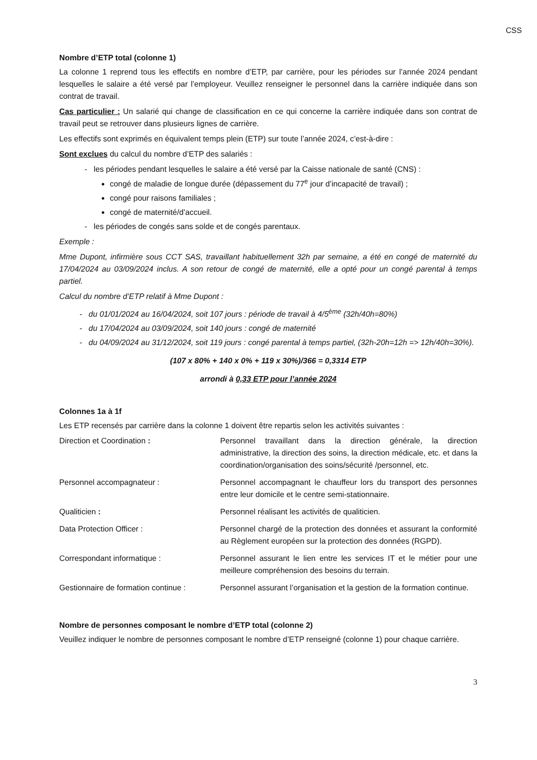CSS
Nombre d’ETP total (colonne 1)
La colonne 1 reprend tous les effectifs en nombre d’ETP, par carrière, pour les périodes sur l’année 2024 pendant lesquelles le salaire a été versé par l’employeur. Veuillez renseigner le personnel dans la carrière indiquée dans son contrat de travail.
Cas particulier : Un salarié qui change de classification en ce qui concerne la carrière indiquée dans son contrat de travail peut se retrouver dans plusieurs lignes de carrière.
Les effectifs sont exprimés en équivalent temps plein (ETP) sur toute l’année 2024, c’est-à-dire :
Sont exclues du calcul du nombre d’ETP des salariés :
- les périodes pendant lesquelles le salaire a été versé par la Caisse nationale de santé (CNS) :
congé de maladie de longue durée (dépassement du 77<sup>e</sup> jour d’incapacité de travail) ;
congé pour raisons familiales ;
congé de maternité/d’accueil.
- les périodes de congés sans solde et de congés parentaux.
Exemple :
Mme Dupont, infirmière sous CCT SAS, travaillant habituellement 32h par semaine, a été en congé de maternité du 17/04/2024 au 03/09/2024 inclus. A son retour de congé de maternité, elle a opté pour un congé parental à temps partiel.
Calcul du nombre d’ETP relatif à Mme Dupont :
- du 01/01/2024 au 16/04/2024, soit 107 jours : période de travail à 4/5<sup>ème</sup> (32h/40h=80%)
- du 17/04/2024 au 03/09/2024, soit 140 jours : congé de maternité
- du 04/09/2024 au 31/12/2024, soit 119 jours : congé parental à temps partiel, (32h-20h=12h => 12h/40h=30%).
(107 x 80% + 140 x 0% + 119 x 30%)/366 = 0,3314 ETP
arrondi à 0,33 ETP pour l’année 2024
Colonnes 1a à 1f
Les ETP recensés par carrière dans la colonne 1 doivent être repartis selon les activités suivantes :
| Direction et Coordination : | Personnel travaillant dans la direction générale, la direction administrative, la direction des soins, la direction médicale, etc. et dans la coordination/organisation des soins/sécurité /personnel, etc. |
| Personnel accompagnateur : | Personnel accompagnant le chauffeur lors du transport des personnes entre leur domicile et le centre semi-stationnaire. |
| Qualiticien : | Personnel réalisant les activités de qualiticien. |
| Data Protection Officer : | Personnel chargé de la protection des données et assurant la conformité au Règlement européen sur la protection des données (RGPD). |
| Correspondant informatique : | Personnel assurant le lien entre les services IT et le métier pour une meilleure compréhension des besoins du terrain. |
| Gestionnaire de formation continue : | Personnel assurant l’organisation et la gestion de la formation continue. |
Nombre de personnes composant le nombre d’ETP total (colonne 2)
Veuillez indiquer le nombre de personnes composant le nombre d’ETP renseigné (colonne 1) pour chaque carrière.
3